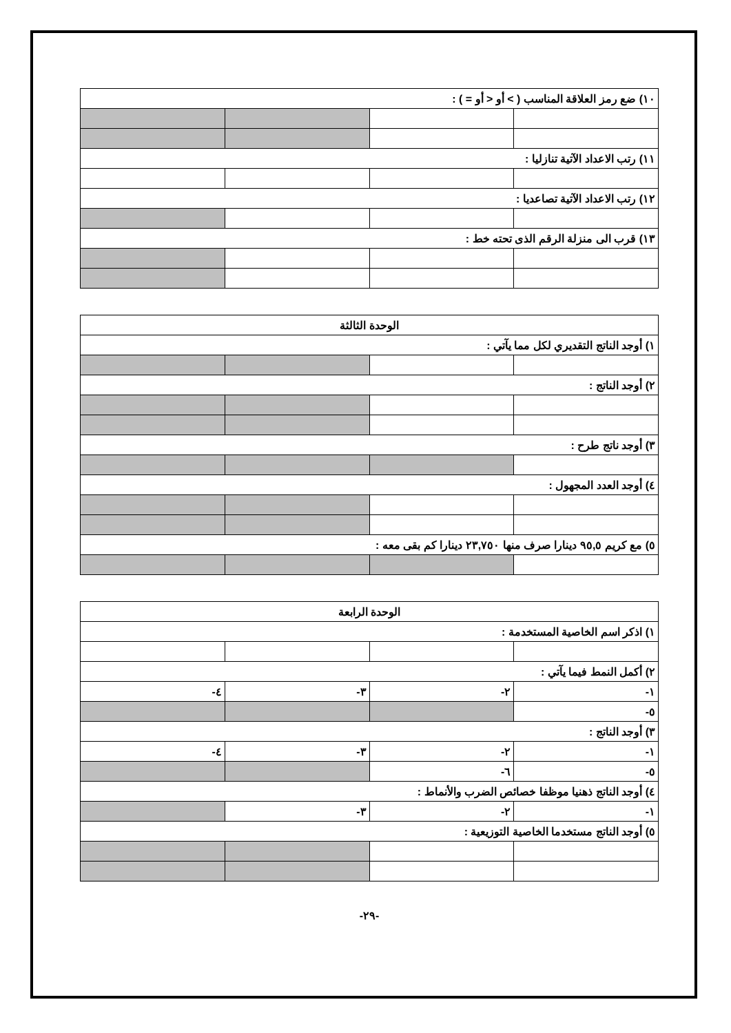| ١٠) ضع رمز العلاقة المناسب ( > أو < أو = ) : | | | |
| ١١) رتب الاعداد الآتية تنازليا : | | | |
| ١٢) رتب الاعداد الآتية تصاعديا : | | | |
| ١٣) قرب الى منزلة الرقم الذى تحته خط : | | | |
| الوحدة الثالثة | | | |
| ١) أوجد الناتج التقديري لكل مما يآتي : | | | |
| ٢) أوجد الناتج : | | | |
| ٣) أوجد ناتج طرح : | | | |
| ٤) أوجد العدد المجهول : | | | |
| ٥) مع كريم ٩٥,٥ دينارا صرف منها ٢٣,٧٥٠ دينارا كم بقى معه : | | | |
| الوحدة الرابعة | | | |
| ١) اذكر اسم الخاصية المستخدمة : | | | |
| ٢) أكمل النمط فيما يآتي : | | | |
| ١- | ٢- | ٣- | ٤- |
| ٥- | | | |
| ٣) أوجد الناتج : | | | |
| ١- | ٢- | ٣- | ٤- |
| ٥- | ٦- | | |
| ٤) أوجد الناتج ذهنيا موظفا خصائص الضرب والأنماط : | | | |
| ١- | ٢- | ٣- | |
| ٥) أوجد الناتج مستخدما الخاصية التوزيعية : | | | |
-٢٩-